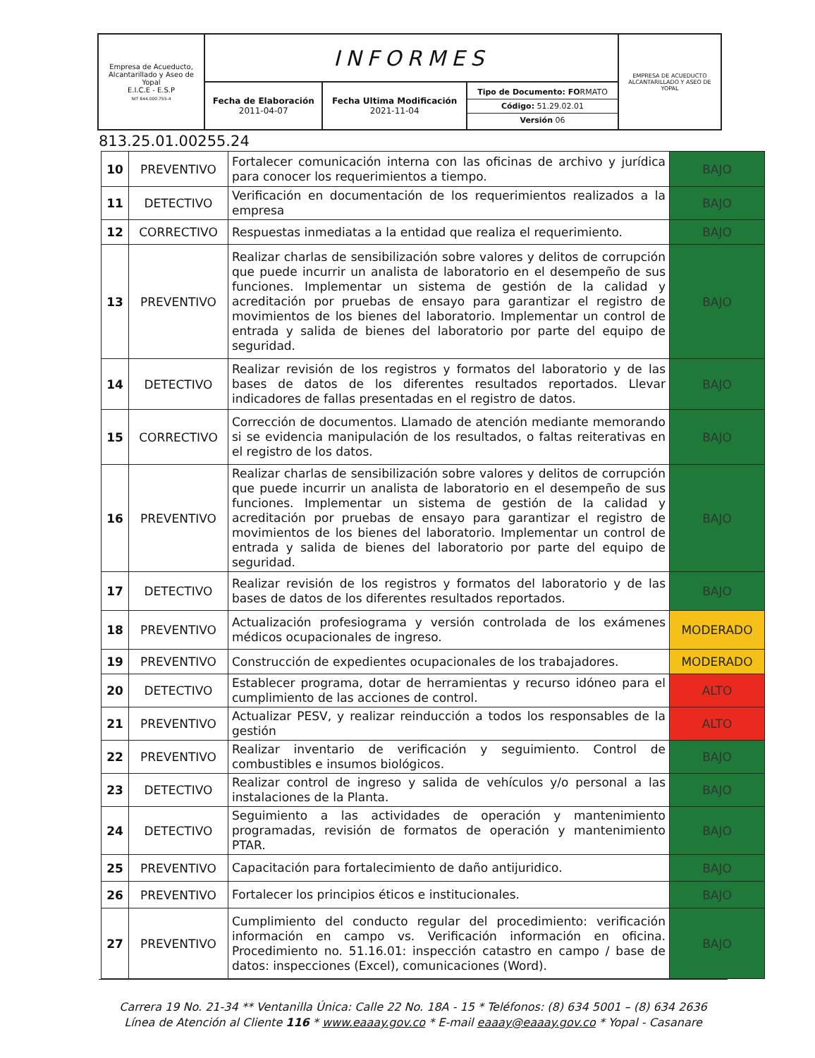| Empresa de Acueducto, Alcantarillado y Aseo de Yopal E.I.C.E - E.S.P NIT 844.000.755-4 | INFORMES | | | EMPRESA DE ACUEDUCTO ALCANTARILLADO Y ASEO DE YOPAL |
| | Fecha de Elaboración 2011-04-07 | Fecha Ultima Modificación 2021-11-04 | Tipo de Documento: FO RMATO Código: 51.29.02.01 Versión 06 | |
813.25.01.00255.24
| 10 | PREVENTIVO | Fortalecer comunicación interna con las oficinas de archivo y jurídica para conocer los requerimientos a tiempo. | BAJO |
| 11 | DETECTIVO | Verificación en documentación de los requerimientos realizados a la empresa | BAJO |
| 12 | CORRECTIVO | Respuestas inmediatas a la entidad que realiza el requerimiento. | BAJO |
| 13 | PREVENTIVO | Realizar charlas de sensibilización sobre valores y delitos de corrupción que puede incurrir un analista de laboratorio en el desempeño de sus funciones. Implementar un sistema de gestión de la calidad y acreditación por pruebas de ensayo para garantizar el registro de movimientos de los bienes del laboratorio. Implementar un control de entrada y salida de bienes del laboratorio por parte del equipo de seguridad. | BAJO |
| 14 | DETECTIVO | Realizar revisión de los registros y formatos del laboratorio y de las bases de datos de los diferentes resultados reportados. Llevar indicadores de fallas presentadas en el registro de datos. | BAJO |
| 15 | CORRECTIVO | Corrección de documentos. Llamado de atención mediante memorando si se evidencia manipulación de los resultados, o faltas reiterativas en el registro de los datos. | BAJO |
| 16 | PREVENTIVO | Realizar charlas de sensibilización sobre valores y delitos de corrupción que puede incurrir un analista de laboratorio en el desempeño de sus funciones. Implementar un sistema de gestión de la calidad y acreditación por pruebas de ensayo para garantizar el registro de movimientos de los bienes del laboratorio. Implementar un control de entrada y salida de bienes del laboratorio por parte del equipo de seguridad. | BAJO |
| 17 | DETECTIVO | Realizar revisión de los registros y formatos del laboratorio y de las bases de datos de los diferentes resultados reportados. | BAJO |
| 18 | PREVENTIVO | Actualización profesiograma y versión controlada de los exámenes médicos ocupacionales de ingreso. | MODERADO |
| 19 | PREVENTIVO | Construcción de expedientes ocupacionales de los trabajadores. | MODERADO |
| 20 | DETECTIVO | Establecer programa, dotar de herramientas y recurso idóneo para el cumplimiento de las acciones de control. | ALTO |
| 21 | PREVENTIVO | Actualizar PESV, y realizar reinducción a todos los responsables de la gestión | ALTO |
| 22 | PREVENTIVO | Realizar inventario de verificación y seguimiento. Control de combustibles e insumos biológicos. | BAJO |
| 23 | DETECTIVO | Realizar control de ingreso y salida de vehículos y/o personal a las instalaciones de la Planta. | BAJO |
| 24 | DETECTIVO | Seguimiento a las actividades de operación y mantenimiento programadas, revisión de formatos de operación y mantenimiento PTAR. | BAJO |
| 25 | PREVENTIVO | Capacitación para fortalecimiento de daño antijuridico. | BAJO |
| 26 | PREVENTIVO | Fortalecer los principios éticos e institucionales. | BAJO |
| 27 | PREVENTIVO | Cumplimiento del conducto regular del procedimiento: verificación información en campo vs. Verificación información en oficina. Procedimiento no. 51.16.01: inspección catastro en campo / base de datos: inspecciones (Excel), comunicaciones (Word). | BAJO |
Carrera 19 No. 21-34 ** Ventanilla Única: Calle 22 No. 18A - 15 * Teléfonos: (8) 634 5001 – (8) 634 2636
Línea de Atención al Cliente 116 * www.eaaay.gov.co * E-mail eaaay@eaaay.gov.co * Yopal - Casanare